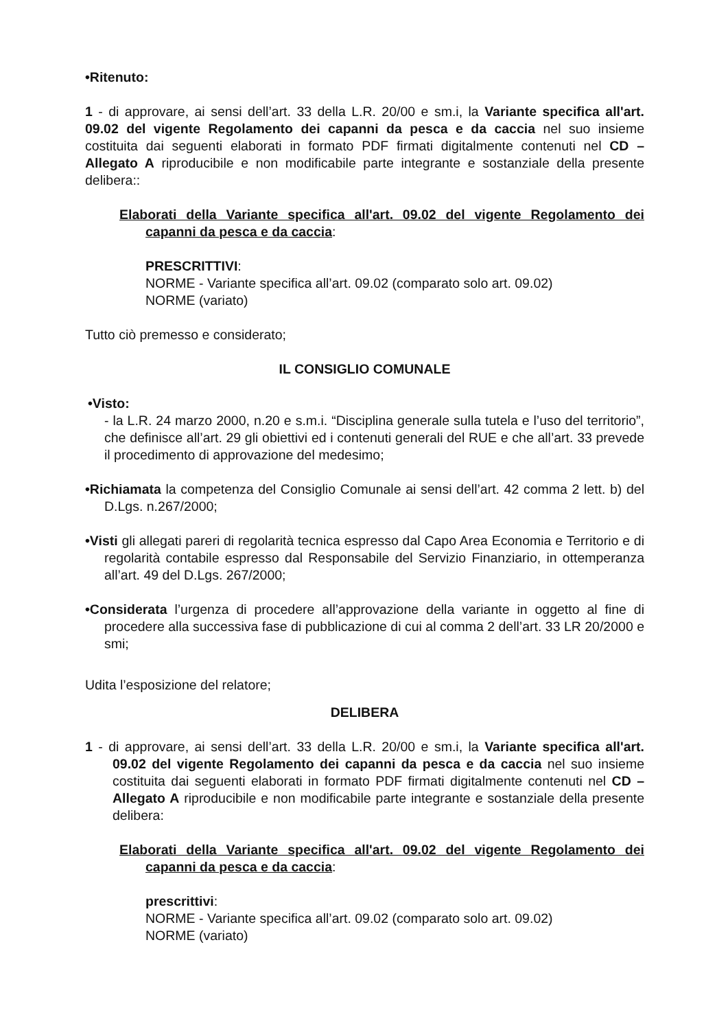•Ritenuto:
1 - di approvare, ai sensi dell’art. 33 della L.R. 20/00 e sm.i, la Variante specifica all'art. 09.02 del vigente Regolamento dei capanni da pesca e da caccia nel suo insieme costituita dai seguenti elaborati in formato PDF firmati digitalmente contenuti nel CD – Allegato A riproducibile e non modificabile parte integrante e sostanziale della presente delibera::
Elaborati della Variante specifica all'art. 09.02 del vigente Regolamento dei capanni da pesca e da caccia:
PRESCRITTIVI:
NORME - Variante specifica all’art. 09.02 (comparato solo art. 09.02)
NORME (variato)
Tutto ciò premesso e considerato;
IL CONSIGLIO COMUNALE
•Visto:
- la L.R. 24 marzo 2000, n.20 e s.m.i. “Disciplina generale sulla tutela e l’uso del territorio”, che definisce all’art. 29 gli obiettivi ed i contenuti generali del RUE e che all’art. 33 prevede il procedimento di approvazione del medesimo;
•Richiamata la competenza del Consiglio Comunale ai sensi dell’art. 42 comma 2 lett. b) del D.Lgs. n.267/2000;
•Visti gli allegati pareri di regolarità tecnica espresso dal Capo Area Economia e Territorio e di regolarità contabile espresso dal Responsabile del Servizio Finanziario, in ottemperanza all’art. 49 del D.Lgs. 267/2000;
•Considerata l’urgenza di procedere all’approvazione della variante in oggetto al fine di procedere alla successiva fase di pubblicazione di cui al comma 2 dell’art. 33 LR 20/2000 e smi;
Udita l’esposizione del relatore;
DELIBERA
1 - di approvare, ai sensi dell’art. 33 della L.R. 20/00 e sm.i, la Variante specifica all'art. 09.02 del vigente Regolamento dei capanni da pesca e da caccia nel suo insieme costituita dai seguenti elaborati in formato PDF firmati digitalmente contenuti nel CD – Allegato A riproducibile e non modificabile parte integrante e sostanziale della presente delibera:
Elaborati della Variante specifica all'art. 09.02 del vigente Regolamento dei capanni da pesca e da caccia:
prescrittivi:
NORME - Variante specifica all’art. 09.02 (comparato solo art. 09.02)
NORME (variato)